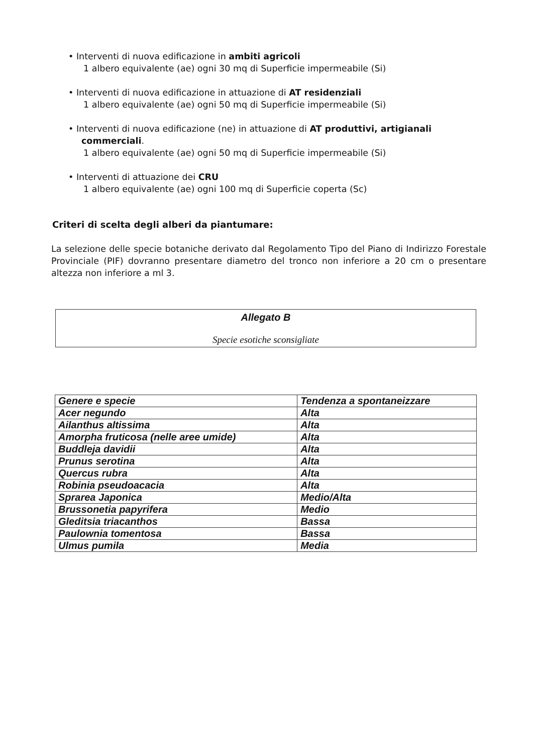• Interventi di nuova edificazione in ambiti agricoli
1 albero equivalente (ae) ogni 30 mq di Superficie impermeabile (Si)
• Interventi di nuova edificazione in attuazione di AT residenziali
1 albero equivalente (ae) ogni 50 mq di Superficie impermeabile (Si)
• Interventi di nuova edificazione (ne) in attuazione di AT produttivi, artigianali
commerciali.
1 albero equivalente (ae) ogni 50 mq di Superficie impermeabile (Si)
• Interventi di attuazione dei CRU
1 albero equivalente (ae) ogni 100 mq di Superficie coperta (Sc)
Criteri di scelta degli alberi da piantumare:
La selezione delle specie botaniche derivato dal Regolamento Tipo del Piano di Indirizzo Forestale Provinciale (PIF) dovranno presentare diametro del tronco non inferiore a 20 cm o presentare altezza non inferiore a ml 3.
Allegato B
Specie esotiche sconsigliate
| Genere e specie | Tendenza a spontaneizzare |
| --- | --- |
| Acer negundo | Alta |
| Ailanthus altissima | Alta |
| Amorpha fruticosa (nelle aree umide) | Alta |
| Buddleja davidii | Alta |
| Prunus serotina | Alta |
| Quercus rubra | Alta |
| Robinia pseudoacacia | Alta |
| Sprarea Japonica | Medio/Alta |
| Brussonetia papyrifera | Medio |
| Gleditsia triacanthos | Bassa |
| Paulownia tomentosa | Bassa |
| Ulmus pumila | Media |